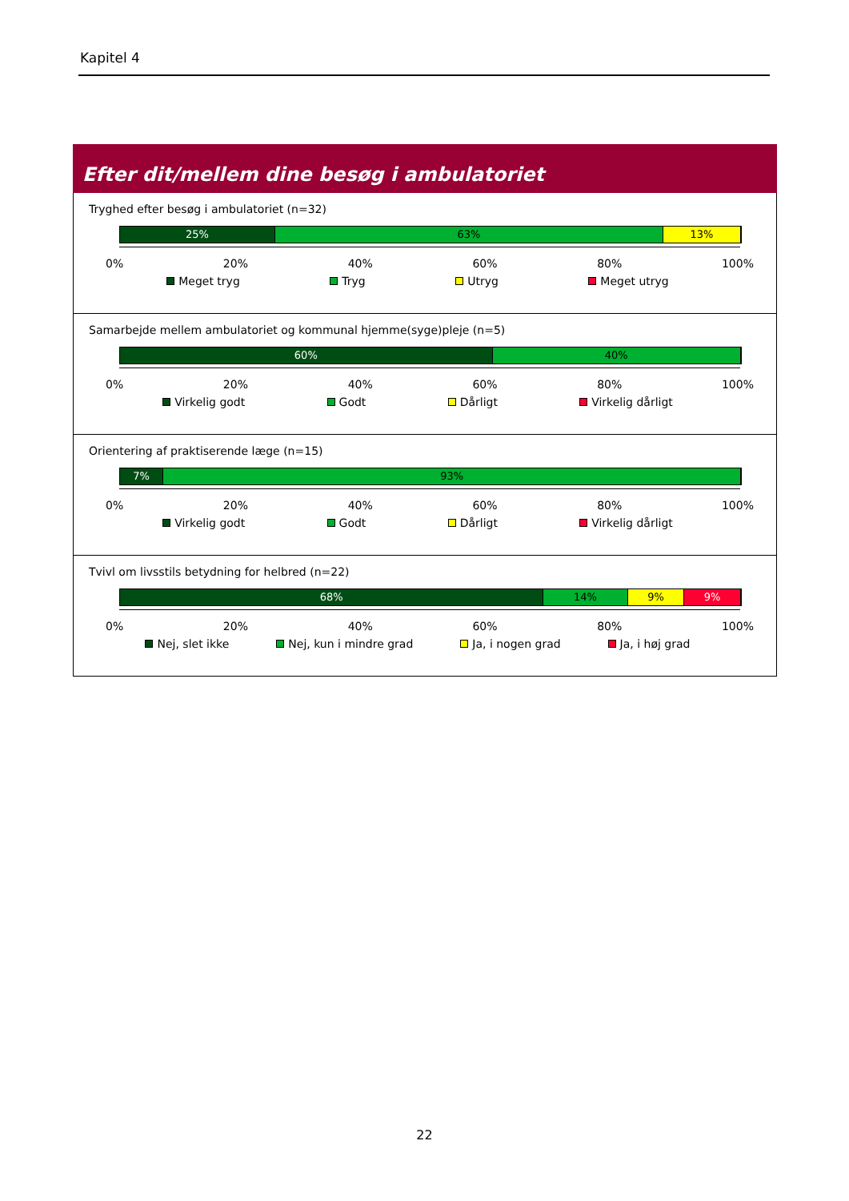Kapitel 4
Efter dit/mellem dine besøg i ambulatoriet
Tryghed efter besøg i ambulatoriet (n=32)
25% 63% 13%
0% 20% 40% 60% 80% 100%
Meget tryg Tryg Utryg Meget utryg
Samarbejde mellem ambulatoriet og kommunal hjemme(syge)pleje (n=5)
60% 40%
0% 20% 40% 60% 80% 100%
Virkelig godt Godt Dårligt Virkelig dårligt
Orientering af praktiserende læge (n=15)
7% 93%
0% 20% 40% 60% 80% 100%
Virkelig godt Godt Dårligt Virkelig dårligt
Tvivl om livsstils betydning for helbred (n=22)
68% 14% 9% 9%
0% 20% 40% 60% 80% 100%
Nej, slet ikke Nej, kun i mindre grad Ja, i nogen grad Ja, i høj grad
22